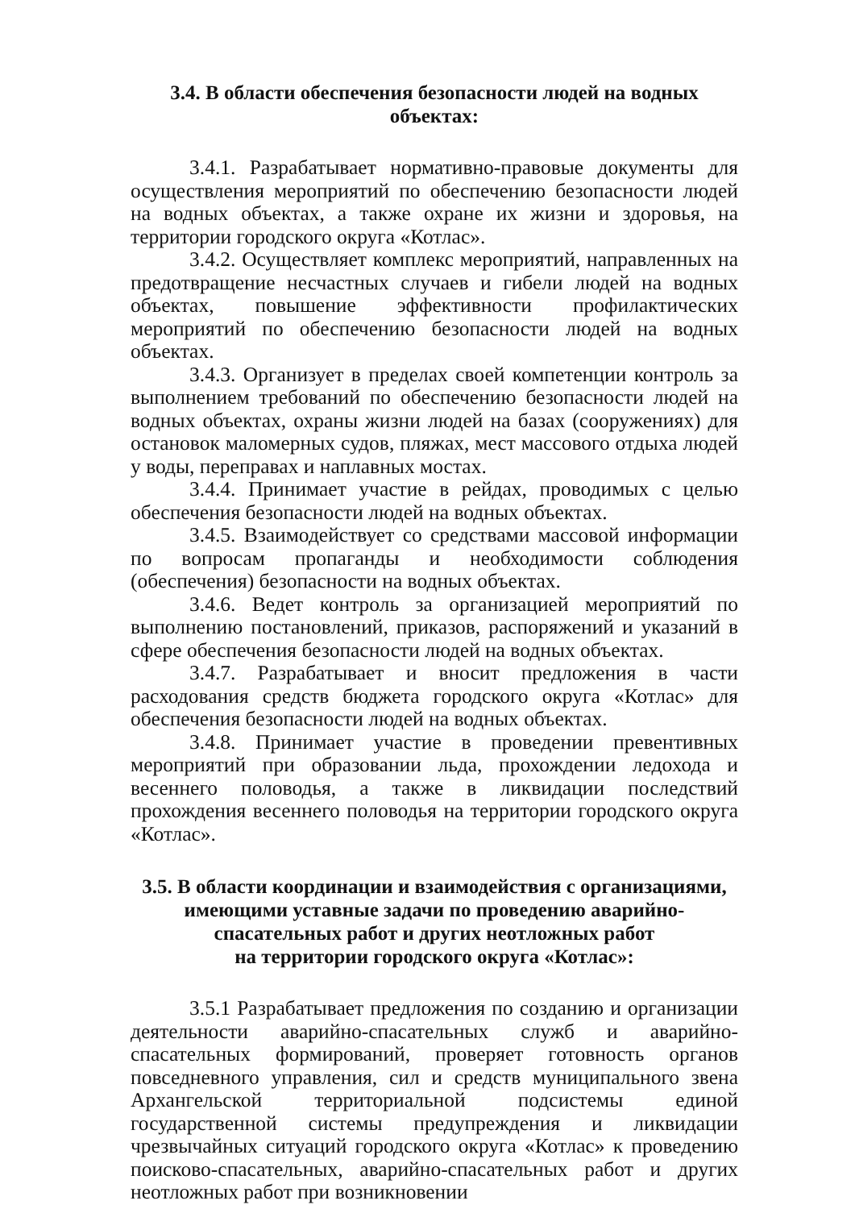3.4. В области обеспечения безопасности людей на водных объектах:
3.4.1. Разрабатывает нормативно-правовые документы для осуществления мероприятий по обеспечению безопасности людей на водных объектах, а также охране их жизни и здоровья, на территории городского округа «Котлас».
3.4.2. Осуществляет комплекс мероприятий, направленных на предотвращение несчастных случаев и гибели людей на водных объектах, повышение эффективности профилактических мероприятий по обеспечению безопасности людей на водных объектах.
3.4.3. Организует в пределах своей компетенции контроль за выполнением требований по обеспечению безопасности людей на водных объектах, охраны жизни людей на базах (сооружениях) для остановок маломерных судов, пляжах, мест массового отдыха людей у воды, переправах и наплавных мостах.
3.4.4. Принимает участие в рейдах, проводимых с целью обеспечения безопасности людей на водных объектах.
3.4.5. Взаимодействует со средствами массовой информации по вопросам пропаганды и необходимости соблюдения (обеспечения) безопасности на водных объектах.
3.4.6. Ведет контроль за организацией мероприятий по выполнению постановлений, приказов, распоряжений и указаний в сфере обеспечения безопасности людей на водных объектах.
3.4.7. Разрабатывает и вносит предложения в части расходования средств бюджета городского округа «Котлас» для обеспечения безопасности людей на водных объектах.
3.4.8. Принимает участие в проведении превентивных мероприятий при образовании льда, прохождении ледохода и весеннего половодья, а также в ликвидации последствий прохождения весеннего половодья на территории городского округа «Котлас».
3.5. В области координации и взаимодействия с организациями,
имеющими уставные задачи по проведению аварийно-
спасательных работ и других неотложных работ
на территории городского округа «Котлас»:
3.5.1 Разрабатывает предложения по созданию и организации деятельности аварийно-спасательных служб и аварийно- спасательных формирований, проверяет готовность органов повседневного управления, сил и средств муниципального звена Архангельской территориальной подсистемы единой государственной системы предупреждения и ликвидации чрезвычайных ситуаций городского округа «Котлас» к проведению поисково-спасательных, аварийно-спасательных работ и других неотложных работ при возникновении